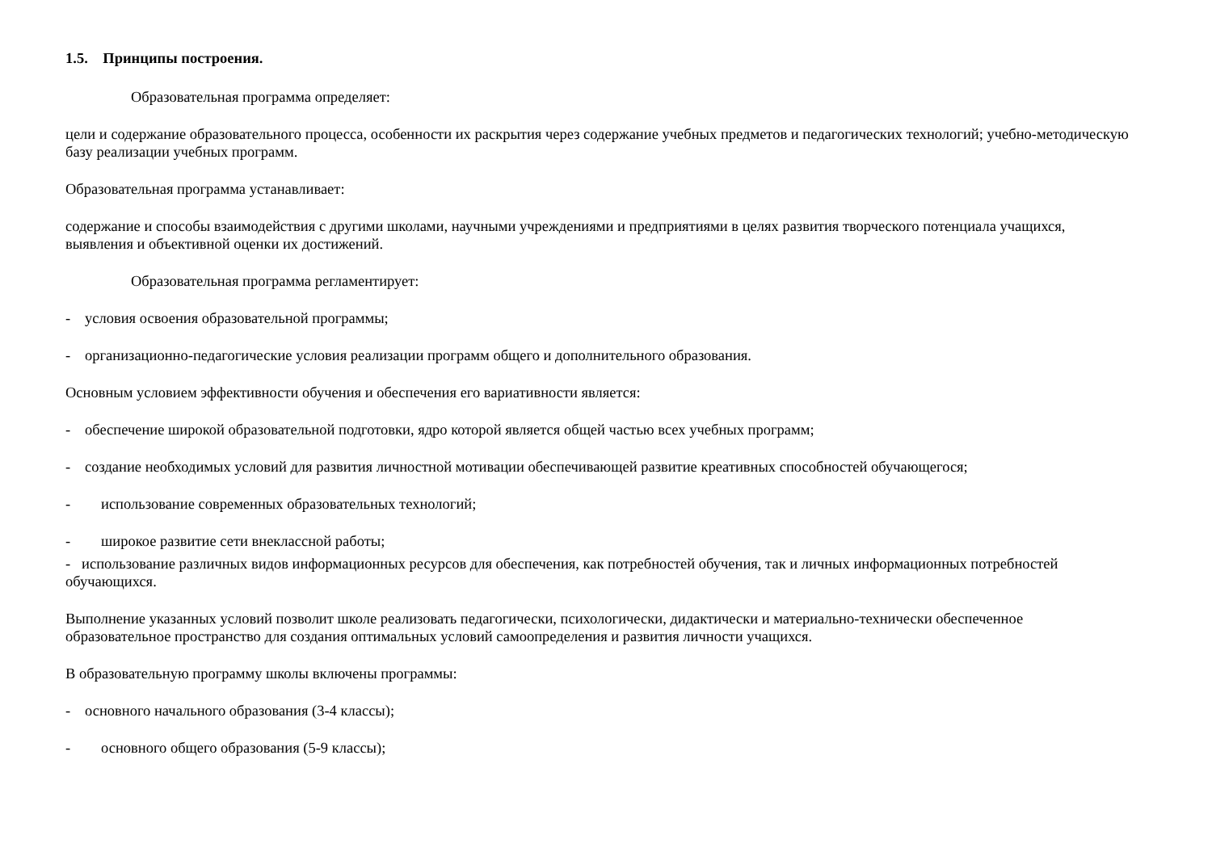1.5. Принципы построения.
Образовательная программа определяет:
цели и содержание образовательного процесса, особенности их раскрытия через содержание учебных предметов и педагогических технологий; учебно-методическую базу реализации учебных программ.
Образовательная программа устанавливает:
содержание и способы взаимодействия с другими школами, научными учреждениями и предприятиями в целях развития творческого потенциала учащихся, выявления и объективной оценки их достижений.
Образовательная программа регламентирует:
- условия освоения образовательной программы;
- организационно-педагогические условия реализации программ общего и дополнительного образования.
Основным условием эффективности обучения и обеспечения его вариативности является:
- обеспечение широкой образовательной подготовки, ядро которой является общей частью всех учебных программ;
- создание необходимых условий для развития личностной мотивации обеспечивающей развитие креативных способностей обучающегося;
- использование современных образовательных технологий;
- широкое развитие сети внеклассной работы;
- использование различных видов информационных ресурсов для обеспечения, как потребностей обучения, так и личных информационных потребностей обучающихся.
Выполнение указанных условий позволит школе реализовать педагогически, психологически, дидактически и материально-технически обеспеченное образовательное пространство для создания оптимальных условий самоопределения и развития личности учащихся.
В образовательную программу школы включены программы:
- основного начального образования (3-4 классы);
- основного общего образования (5-9 классы);